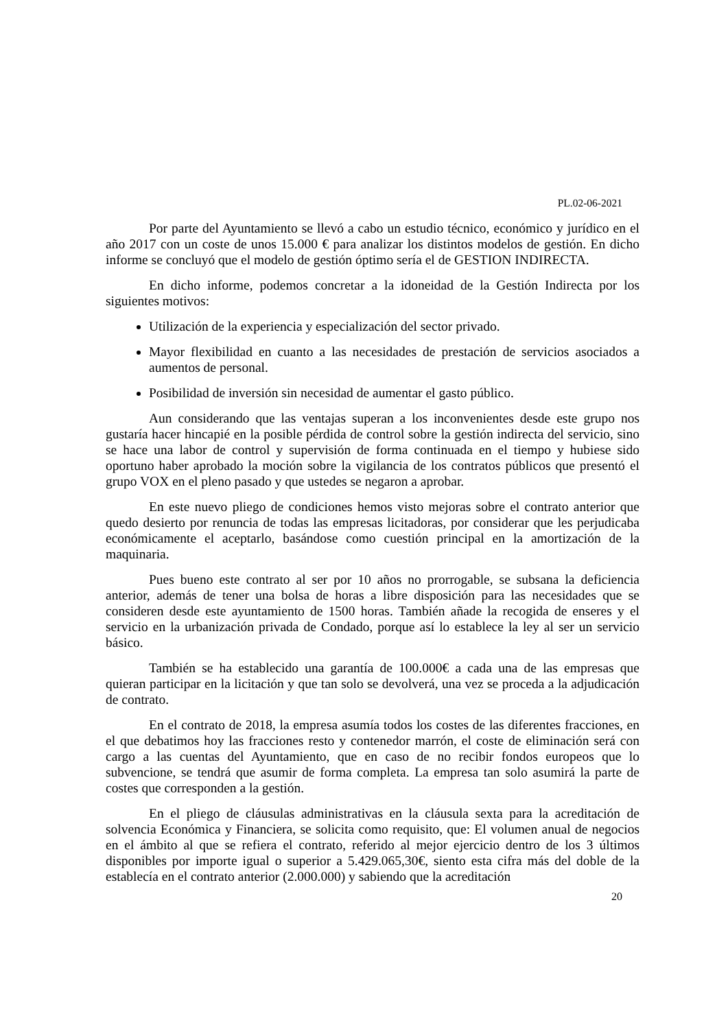PL.02-06-2021
Por parte del Ayuntamiento se llevó a cabo un estudio técnico, económico y jurídico en el año 2017 con un coste de unos 15.000 € para analizar los distintos modelos de gestión. En dicho informe se concluyó que el modelo de gestión óptimo sería el de GESTION INDIRECTA.
En dicho informe, podemos concretar a la idoneidad de la Gestión Indirecta por los siguientes motivos:
Utilización de la experiencia y especialización del sector privado.
Mayor flexibilidad en cuanto a las necesidades de prestación de servicios asociados a aumentos de personal.
Posibilidad de inversión sin necesidad de aumentar el gasto público.
Aun considerando que las ventajas superan a los inconvenientes desde este grupo nos gustaría hacer hincapié en la posible pérdida de control sobre la gestión indirecta del servicio, sino se hace una labor de control y supervisión de forma continuada en el tiempo y hubiese sido oportuno haber aprobado la moción sobre la vigilancia de los contratos públicos que presentó el grupo VOX en el pleno pasado y que ustedes se negaron a aprobar.
En este nuevo pliego de condiciones hemos visto mejoras sobre el contrato anterior que quedo desierto por renuncia de todas las empresas licitadoras, por considerar que les perjudicaba económicamente el aceptarlo, basándose como cuestión principal en la amortización de la maquinaria.
Pues bueno este contrato al ser por 10 años no prorrogable, se subsana la deficiencia anterior, además de tener una bolsa de horas a libre disposición para las necesidades que se consideren desde este ayuntamiento de 1500 horas. También añade la recogida de enseres y el servicio en la urbanización privada de Condado, porque así lo establece la ley al ser un servicio básico.
También se ha establecido una garantía de 100.000€ a cada una de las empresas que quieran participar en la licitación y que tan solo se devolverá, una vez se proceda a la adjudicación de contrato.
En el contrato de 2018, la empresa asumía todos los costes de las diferentes fracciones, en el que debatimos hoy las fracciones resto y contenedor marrón, el coste de eliminación será con cargo a las cuentas del Ayuntamiento, que en caso de no recibir fondos europeos que lo subvencione, se tendrá que asumir de forma completa. La empresa tan solo asumirá la parte de costes que corresponden a la gestión.
En el pliego de cláusulas administrativas en la cláusula sexta para la acreditación de solvencia Económica y Financiera, se solicita como requisito, que: El volumen anual de negocios en el ámbito al que se refiera el contrato, referido al mejor ejercicio dentro de los 3 últimos disponibles por importe igual o superior a 5.429.065,30€, siento esta cifra más del doble de la establecía en el contrato anterior (2.000.000) y sabiendo que la acreditación
20